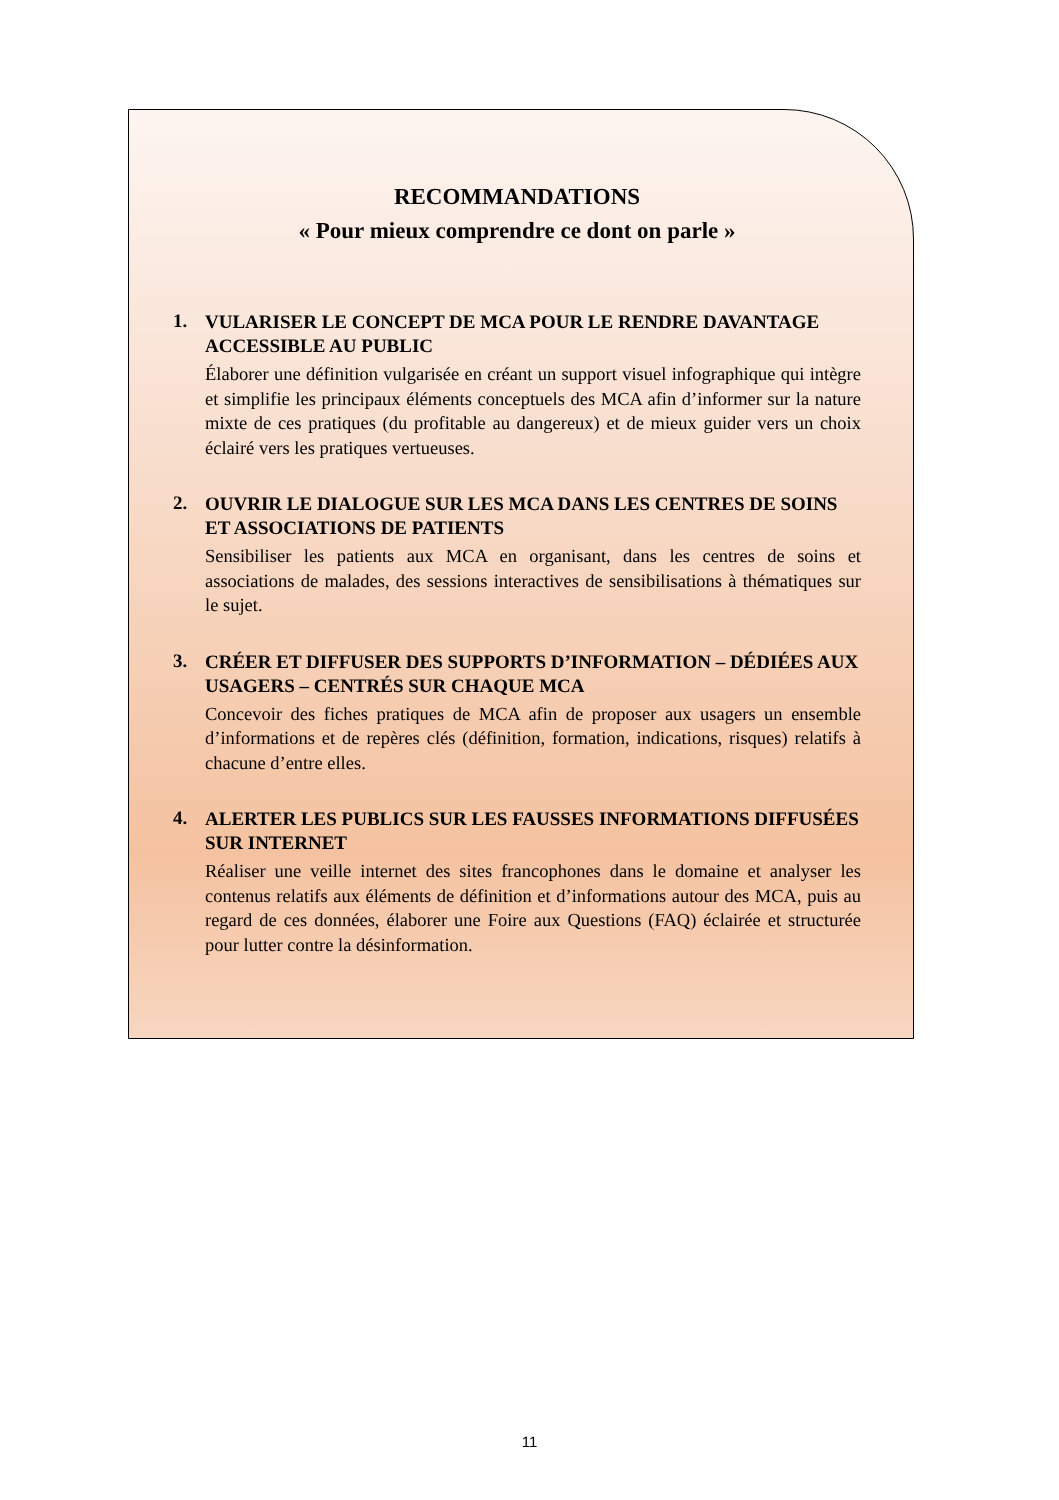RECOMMANDATIONS
« Pour mieux comprendre ce dont on parle »
1.
VULARISER LE CONCEPT DE MCA POUR LE RENDRE DAVANTAGE ACCESSIBLE AU PUBLIC
Élaborer une définition vulgarisée en créant un support visuel infographique qui intègre et simplifie les principaux éléments conceptuels des MCA afin d’informer sur la nature mixte de ces pratiques (du profitable au dangereux) et de mieux guider vers un choix éclairé vers les pratiques vertueuses.
2.
OUVRIR LE DIALOGUE SUR LES MCA DANS LES CENTRES DE SOINS ET ASSOCIATIONS DE PATIENTS
Sensibiliser les patients aux MCA en organisant, dans les centres de soins et associations de malades, des sessions interactives de sensibilisations à thématiques sur le sujet.
3.
CRÉER ET DIFFUSER DES SUPPORTS D’INFORMATION – DÉDIÉES AUX USAGERS – CENTRÉS SUR CHAQUE MCA
Concevoir des fiches pratiques de MCA afin de proposer aux usagers un ensemble d’informations et de repères clés (définition, formation, indications, risques) relatifs à chacune d’entre elles.
4.
ALERTER LES PUBLICS SUR LES FAUSSES INFORMATIONS DIFFUSÉES SUR INTERNET
Réaliser une veille internet des sites francophones dans le domaine et analyser les contenus relatifs aux éléments de définition et d’informations autour des MCA, puis au regard de ces données, élaborer une Foire aux Questions (FAQ) éclairée et structurée pour lutter contre la désinformation.
11